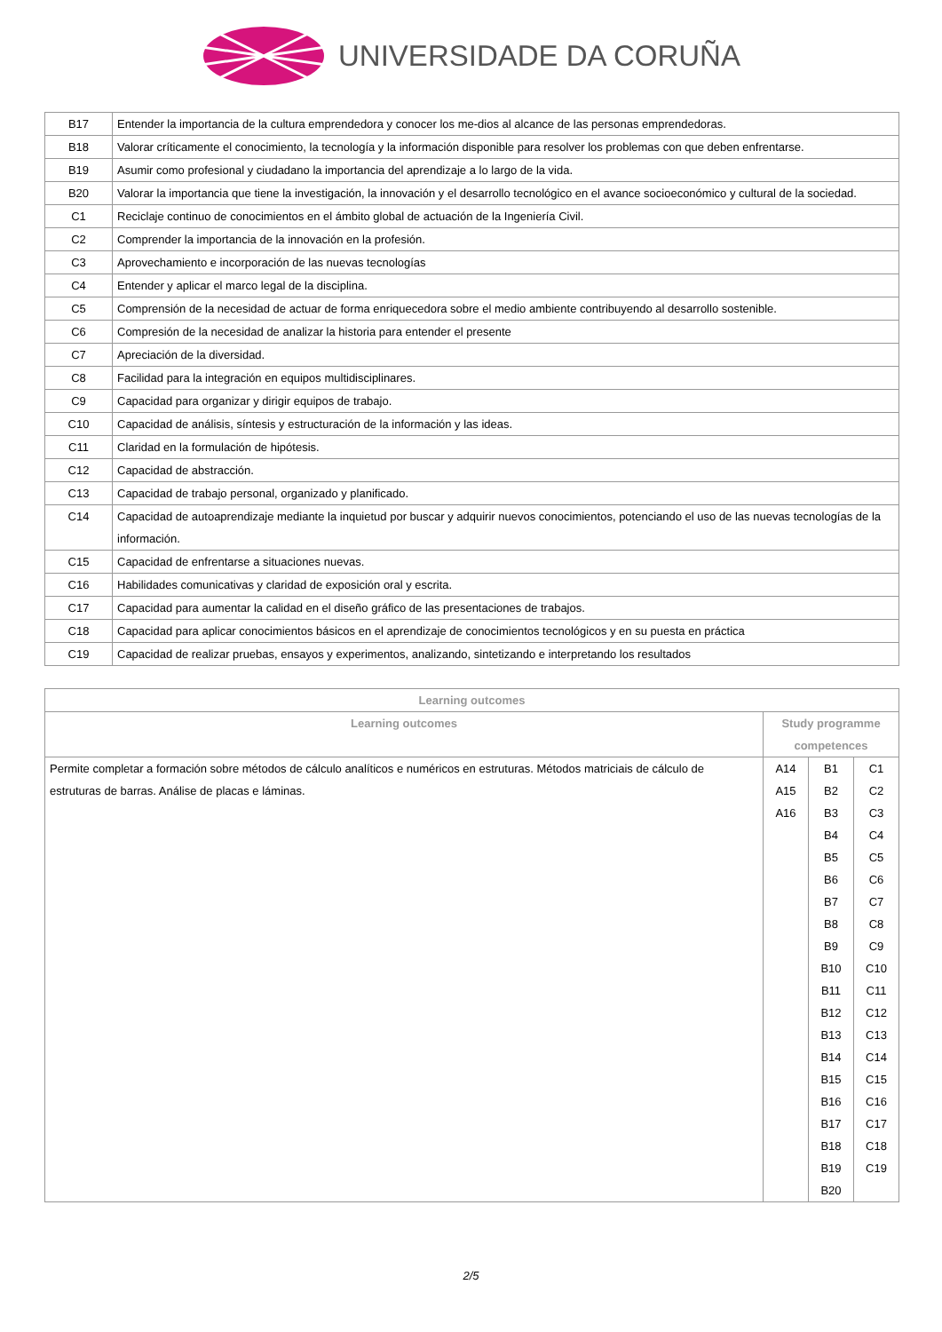UNIVERSIDADE DA CORUÑA
| B17 | Entender la importancia de la cultura emprendedora y conocer los me-dios al alcance de las personas emprendedoras. |
| B18 | Valorar críticamente el conocimiento, la tecnología y la información disponible para resolver los problemas con que deben enfrentarse. |
| B19 | Asumir como profesional y ciudadano la importancia del aprendizaje a lo largo de la vida. |
| B20 | Valorar la importancia que tiene la investigación, la innovación y el desarrollo tecnológico en el avance socioeconómico y cultural de la sociedad. |
| C1 | Reciclaje continuo de conocimientos en el ámbito global de actuación de la Ingeniería Civil. |
| C2 | Comprender la importancia de la innovación en la profesión. |
| C3 | Aprovechamiento e incorporación de las nuevas tecnologías |
| C4 | Entender y aplicar el marco legal de la disciplina. |
| C5 | Comprensión de la necesidad de actuar de forma enriquecedora sobre el medio ambiente contribuyendo al desarrollo sostenible. |
| C6 | Compresión de la necesidad de analizar la historia para entender el presente |
| C7 | Apreciación de la diversidad. |
| C8 | Facilidad para la integración en equipos multidisciplinares. |
| C9 | Capacidad para organizar y dirigir equipos de trabajo. |
| C10 | Capacidad de análisis, síntesis y estructuración de la información y las ideas. |
| C11 | Claridad en la formulación de hipótesis. |
| C12 | Capacidad de abstracción. |
| C13 | Capacidad de trabajo personal, organizado y planificado. |
| C14 | Capacidad de autoaprendizaje mediante la inquietud por buscar y adquirir nuevos conocimientos, potenciando el uso de las nuevas tecnologías de la información. |
| C15 | Capacidad de enfrentarse a situaciones nuevas. |
| C16 | Habilidades comunicativas y claridad de exposición oral y escrita. |
| C17 | Capacidad para aumentar la calidad en el diseño gráfico de las presentaciones de trabajos. |
| C18 | Capacidad para aplicar conocimientos básicos en el aprendizaje de conocimientos tecnológicos y en su puesta en práctica |
| C19 | Capacidad de realizar pruebas, ensayos y experimentos, analizando, sintetizando e interpretando los resultados |
| Learning outcomes | | | |
| --- | --- | --- | --- |
| Learning outcomes | Study programme competences | | |
| Permite completar a formación sobre métodos de cálculo analíticos e numéricos en estruturas. Métodos matriciais de cálculo de estruturas de barras. Análise de placas e láminas. | A14 A15 A16 | B1 B2 B3 B4 B5 B6 B7 B8 B9 B10 B11 B12 B13 B14 B15 B16 B17 B18 B19 B20 | C1 C2 C3 C4 C5 C6 C7 C8 C9 C10 C11 C12 C13 C14 C15 C16 C17 C18 C19 |
2/5